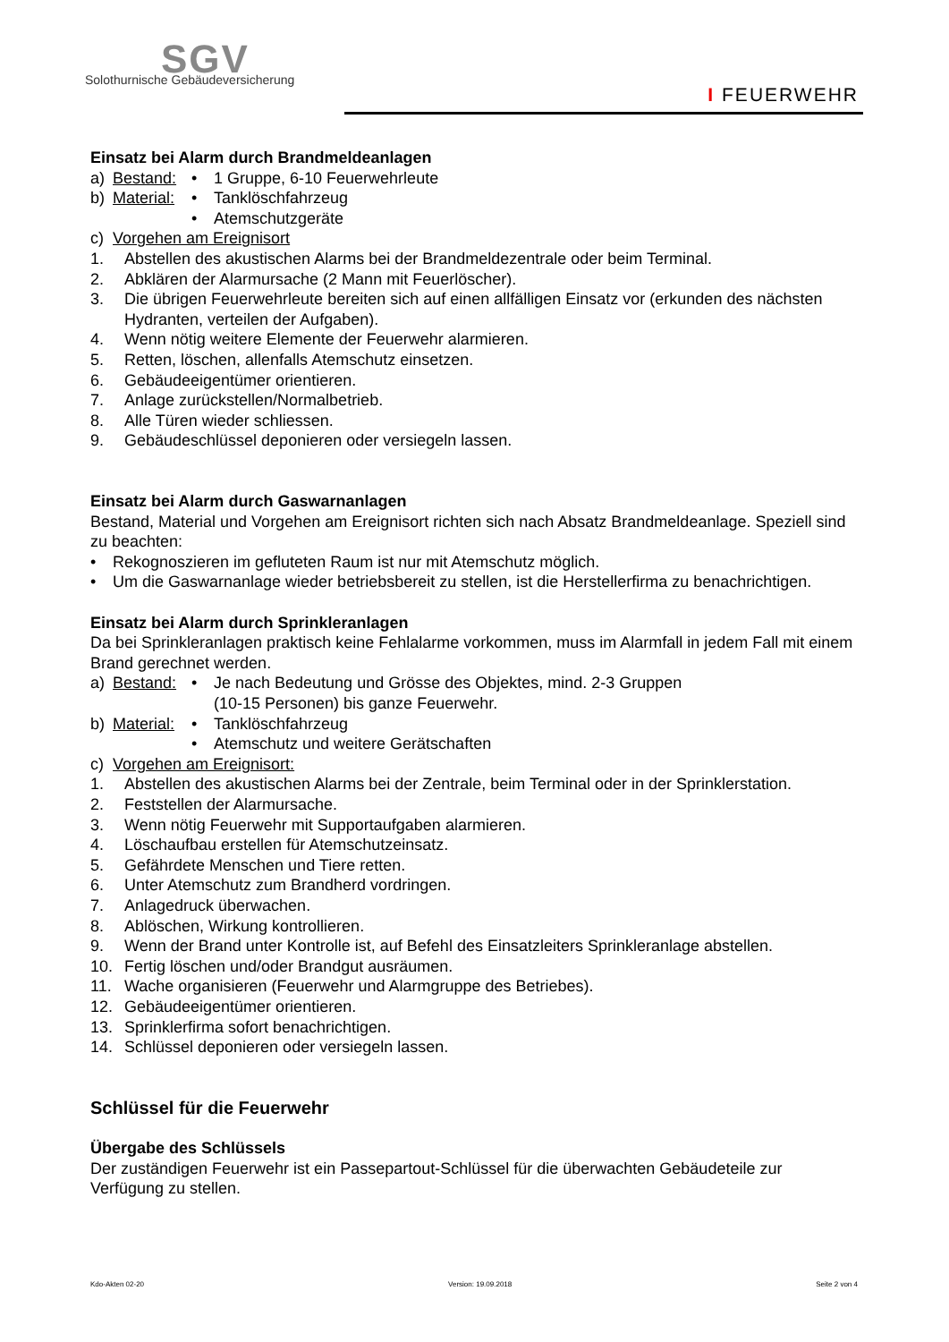SGV
Solothurnische Gebäudeversicherung
I FEUERWEHR
Einsatz bei Alarm durch Brandmeldeanlagen
a) Bestand: • 1 Gruppe, 6-10 Feuerwehrleute
b) Material: • Tanklöschfahrzeug
• Atemschutzgeräte
c) Vorgehen am Ereignisort
1. Abstellen des akustischen Alarms bei der Brandmeldezentrale oder beim Terminal.
2. Abklären der Alarmursache (2 Mann mit Feuerlöscher).
3. Die übrigen Feuerwehrleute bereiten sich auf einen allfälligen Einsatz vor (erkunden des nächsten Hydranten, verteilen der Aufgaben).
4. Wenn nötig weitere Elemente der Feuerwehr alarmieren.
5. Retten, löschen, allenfalls Atemschutz einsetzen.
6. Gebäudeeigentümer orientieren.
7. Anlage zurückstellen/Normalbetrieb.
8. Alle Türen wieder schliessen.
9. Gebäudeschlüssel deponieren oder versiegeln lassen.
Einsatz bei Alarm durch Gaswarnanlagen
Bestand, Material und Vorgehen am Ereignisort richten sich nach Absatz Brandmeldeanlage. Speziell sind zu beachten:
• Rekognoszieren im gefluteten Raum ist nur mit Atemschutz möglich.
• Um die Gaswarnanlage wieder betriebsbereit zu stellen, ist die Herstellerfirma zu benachrichtigen.
Einsatz bei Alarm durch Sprinkleranlagen
Da bei Sprinkleranlagen praktisch keine Fehlalarme vorkommen, muss im Alarmfall in jedem Fall mit einem Brand gerechnet werden.
a) Bestand: • Je nach Bedeutung und Grösse des Objektes, mind. 2-3 Gruppen
(10-15 Personen) bis ganze Feuerwehr.
b) Material: • Tanklöschfahrzeug
• Atemschutz und weitere Gerätschaften
c) Vorgehen am Ereignisort:
1. Abstellen des akustischen Alarms bei der Zentrale, beim Terminal oder in der Sprinklerstation.
2. Feststellen der Alarmursache.
3. Wenn nötig Feuerwehr mit Supportaufgaben alarmieren.
4. Löschaufbau erstellen für Atemschutzeinsatz.
5. Gefährdete Menschen und Tiere retten.
6. Unter Atemschutz zum Brandherd vordringen.
7. Anlagedruck überwachen.
8. Ablöschen, Wirkung kontrollieren.
9. Wenn der Brand unter Kontrolle ist, auf Befehl des Einsatzleiters Sprinkleranlage abstellen.
10. Fertig löschen und/oder Brandgut ausräumen.
11. Wache organisieren (Feuerwehr und Alarmgruppe des Betriebes).
12. Gebäudeeigentümer orientieren.
13. Sprinklerfirma sofort benachrichtigen.
14. Schlüssel deponieren oder versiegeln lassen.
Schlüssel für die Feuerwehr
Übergabe des Schlüssels
Der zuständigen Feuerwehr ist ein Passepartout-Schlüssel für die überwachten Gebäudeteile zur Verfügung zu stellen.
Kdo-Akten 02-20 Version: 19.09.2018 Seite 2 von 4